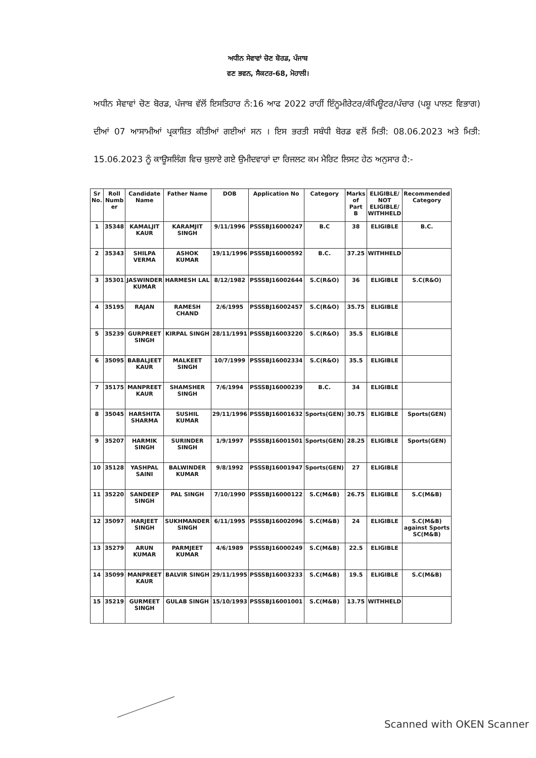ਅਧੀਨ ਸੇਵਾਵਾਂ ਚੋਣ ਬੋਰਡ, ਪੰਜਾਬ
ਵਣ ਭਵਨ, ਸੈਕਟਰ-68, ਮੋਹਾਲੀ।
ਅਧੀਨ ਸੇਵਾਵਾਂ ਚੋਣ ਬੋਰਡ, ਪੰਜਾਬ ਵੱਲੋਂ ਇਸਤਿਹਾਰ ਨੰ:16 ਆਫ 2022 ਰਾਹੀਂ ਇੰਨੂਮੀਰੇਟਰ/ਕੰਪਿਊਟਰ/ਪੰਚਾਰ (ਪਸ਼ੂ ਪਾਲਣ ਵਿਭਾਗ) ਦੀਆਂ 07 ਆਸਾਮੀਆਂ ਪ੍ਰਕਾਸ਼ਿਤ ਕੀਤੀਆਂ ਗਈਆਂ ਸਨ । ਇਸ ਭਰਤੀ ਸਬੰਧੀ ਬੋਰਡ ਵਲੋਂ ਮਿਤੀ: 08.06.2023 ਅਤੇ ਮਿਤੀ: 15.06.2023 ਨੂੰ ਕਾਊਸਲਿੰਗ ਵਿਚ ਬੁਲਾਏ ਗਏ ਉਮੀਦਵਾਰਾਂ ਦਾ ਰਿਜਲਟ ਕਮ ਮੈਰਿਟ ਲਿਸਟ ਹੇਠ ਅਨੁਸਾਰ ਹੈ:-
| Sr No. | Roll Numb er | Candidate Name | Father Name | DOB | Application No | Category | Marks of Part B | ELIGIBLE/ NOT ELIGIBLE/ WITHHELD | Recommended Category |
| --- | --- | --- | --- | --- | --- | --- | --- | --- | --- |
| 1 | 35348 | KAMALJIT KAUR | KARAMJIT SINGH | 9/11/1996 | PSSSBJ16000247 | B.C | 38 | ELIGIBLE | B.C. |
| 2 | 35343 | SHILPA VERMA | ASHOK KUMAR | 19/11/1996 | PSSSBJ16000592 | B.C. | 37.25 | WITHHELD | |
| 3 | 35301 | JASWINDER KUMAR | HARMESH LAL | 8/12/1982 | PSSSBJ16002644 | S.C(R&O) | 36 | ELIGIBLE | S.C(R&O) |
| 4 | 35195 | RAJAN | RAMESH CHAND | 2/6/1995 | PSSSBJ16002457 | S.C(R&O) | 35.75 | ELIGIBLE | |
| 5 | 35239 | GURPREET SINGH | KIRPAL SINGH | 28/11/1991 | PSSSBJ16003220 | S.C(R&O) | 35.5 | ELIGIBLE | |
| 6 | 35095 | BABALJEET KAUR | MALKEET SINGH | 10/7/1999 | PSSSBJ16002334 | S.C(R&O) | 35.5 | ELIGIBLE | |
| 7 | 35175 | MANPREET KAUR | SHAMSHER SINGH | 7/6/1994 | PSSSBJ16000239 | B.C. | 34 | ELIGIBLE | |
| 8 | 35045 | HARSHITA SHARMA | SUSHIL KUMAR | 29/11/1996 | PSSSBJ16001632 | Sports(GEN) | 30.75 | ELIGIBLE | Sports(GEN) |
| 9 | 35207 | HARMIK SINGH | SURINDER SINGH | 1/9/1997 | PSSSBJ16001501 | Sports(GEN) | 28.25 | ELIGIBLE | Sports(GEN) |
| 10 | 35128 | YASHPAL SAINI | BALWINDER KUMAR | 9/8/1992 | PSSSBJ16001947 | Sports(GEN) | 27 | ELIGIBLE | |
| 11 | 35220 | SANDEEP SINGH | PAL SINGH | 7/10/1990 | PSSSBJ16000122 | S.C(M&B) | 26.75 | ELIGIBLE | S.C(M&B) |
| 12 | 35097 | HARJEET SINGH | SUKHMANDER SINGH | 6/11/1995 | PSSSBJ16002096 | S.C(M&B) | 24 | ELIGIBLE | S.C(M&B) against Sports SC(M&B) |
| 13 | 35279 | ARUN KUMAR | PARMJEET KUMAR | 4/6/1989 | PSSSBJ16000249 | S.C(M&B) | 22.5 | ELIGIBLE | |
| 14 | 35099 | MANPREET KAUR | BALVIR SINGH | 29/11/1995 | PSSSBJ16003233 | S.C(M&B) | 19.5 | ELIGIBLE | S.C(M&B) |
| 15 | 35219 | GURMEET SINGH | GULAB SINGH | 15/10/1993 | PSSSBJ16001001 | S.C(M&B) | 13.75 | WITHHELD | |
Scanned with OKEN Scanner